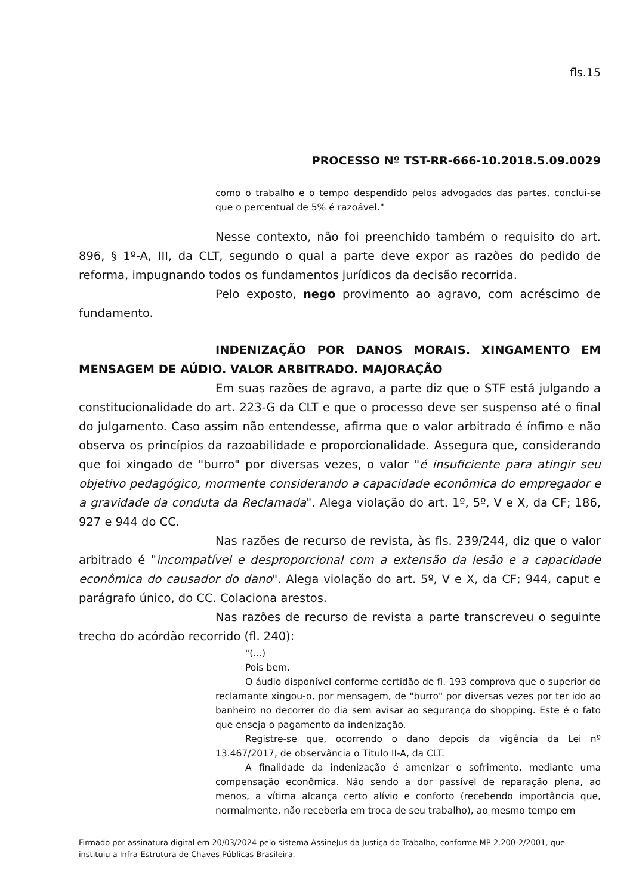fls.15
PROCESSO Nº TST-RR-666-10.2018.5.09.0029
como o trabalho e o tempo despendido pelos advogados das partes, conclui-se que o percentual de 5% é razoável."
Nesse contexto, não foi preenchido também o requisito do art. 896, § 1º-A, III, da CLT, segundo o qual a parte deve expor as razões do pedido de reforma, impugnando todos os fundamentos jurídicos da decisão recorrida.
Pelo exposto, nego provimento ao agravo, com acréscimo de fundamento.
INDENIZAÇÃO POR DANOS MORAIS. XINGAMENTO EM MENSAGEM DE AÚDIO. VALOR ARBITRADO. MAJORAÇÃO
Em suas razões de agravo, a parte diz que o STF está julgando a constitucionalidade do art. 223-G da CLT e que o processo deve ser suspenso até o final do julgamento. Caso assim não entendesse, afirma que o valor arbitrado é ínfimo e não observa os princípios da razoabilidade e proporcionalidade. Assegura que, considerando que foi xingado de "burro" por diversas vezes, o valor "é insuficiente para atingir seu objetivo pedagógico, mormente considerando a capacidade econômica do empregador e a gravidade da conduta da Reclamada". Alega violação do art. 1º, 5º, V e X, da CF; 186, 927 e 944 do CC.
Nas razões de recurso de revista, às fls. 239/244, diz que o valor arbitrado é "incompatível e desproporcional com a extensão da lesão e a capacidade econômica do causador do dano". Alega violação do art. 5º, V e X, da CF; 944, caput e parágrafo único, do CC. Colaciona arestos.
Nas razões de recurso de revista a parte transcreveu o seguinte trecho do acórdão recorrido (fl. 240):
"(...)
Pois bem.
O áudio disponível conforme certidão de fl. 193 comprova que o superior do reclamante xingou-o, por mensagem, de "burro" por diversas vezes por ter ido ao banheiro no decorrer do dia sem avisar ao segurança do shopping. Este é o fato que enseja o pagamento da indenização.
Registre-se que, ocorrendo o dano depois da vigência da Lei nº 13.467/2017, de observância o Título II-A, da CLT.
A finalidade da indenização é amenizar o sofrimento, mediante uma compensação econômica. Não sendo a dor passível de reparação plena, ao menos, a vítima alcança certo alívio e conforto (recebendo importância que, normalmente, não receberia em troca de seu trabalho), ao mesmo tempo em
Firmado por assinatura digital em 20/03/2024 pelo sistema AssineJus da Justiça do Trabalho, conforme MP 2.200-2/2001, que instituiu a Infra-Estrutura de Chaves Públicas Brasileira.